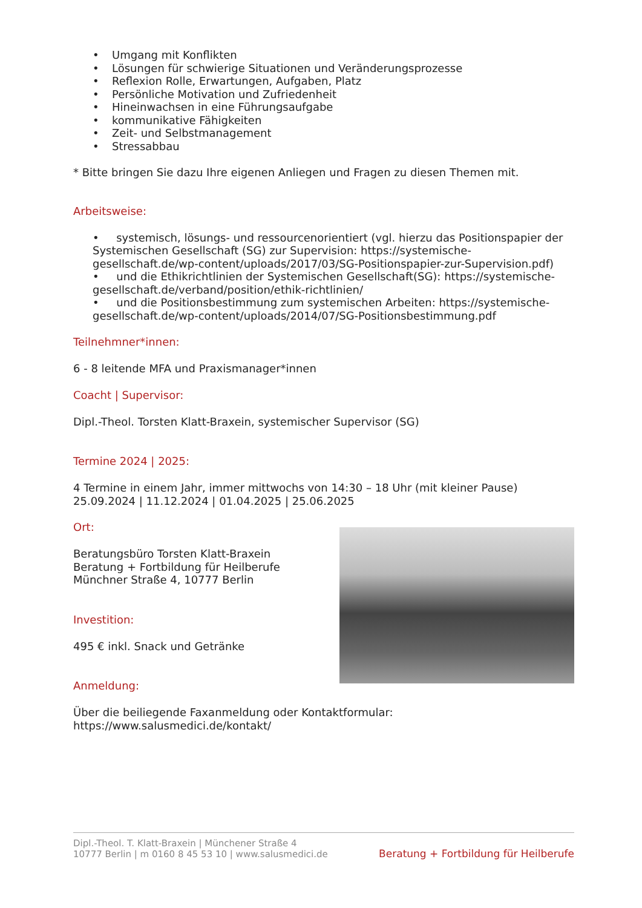• Umgang mit Konflikten
• Lösungen für schwierige Situationen und Veränderungsprozesse
• Reflexion Rolle, Erwartungen, Aufgaben, Platz
• Persönliche Motivation und Zufriedenheit
• Hineinwachsen in eine Führungsaufgabe
• kommunikative Fähigkeiten
• Zeit- und Selbstmanagement
• Stressabbau
* Bitte bringen Sie dazu Ihre eigenen Anliegen und Fragen zu diesen Themen mit.
Arbeitsweise:
• systemisch, lösungs- und ressourcenorientiert (vgl. hierzu das Positionspapier der Systemischen Gesellschaft (SG) zur Supervision: https://systemische-gesellschaft.de/wp-content/uploads/2017/03/SG-Positionspapier-zur-Supervision.pdf)
• und die Ethikrichtlinien der Systemischen Gesellschaft(SG): https://systemische-gesellschaft.de/verband/position/ethik-richtlinien/
• und die Positionsbestimmung zum systemischen Arbeiten: https://systemische-gesellschaft.de/wp-content/uploads/2014/07/SG-Positionsbestimmung.pdf
Teilnehmner*innen:
6 - 8 leitende MFA und Praxismanager*innen
Coacht | Supervisor:
Dipl.-Theol. Torsten Klatt-Braxein, systemischer Supervisor (SG)
Termine 2024 | 2025:
4 Termine in einem Jahr, immer mittwochs von 14:30 – 18 Uhr (mit kleiner Pause)
25.09.2024 | 11.12.2024 | 01.04.2025 | 25.06.2025
Ort:
Beratungsbüro Torsten Klatt-Braxein
Beratung + Fortbildung für Heilberufe
Münchner Straße 4, 10777 Berlin
Investition:
495 € inkl. Snack und Getränke
Anmeldung:
Über die beiliegende Faxanmeldung oder Kontaktformular:
https://www.salusmedici.de/kontakt/
Dipl.-Theol. T. Klatt-Braxein | Münchener Straße 4
10777 Berlin | m 0160 8 45 53 10 | www.salusmedici.de
Beratung + Fortbildung für Heilberufe